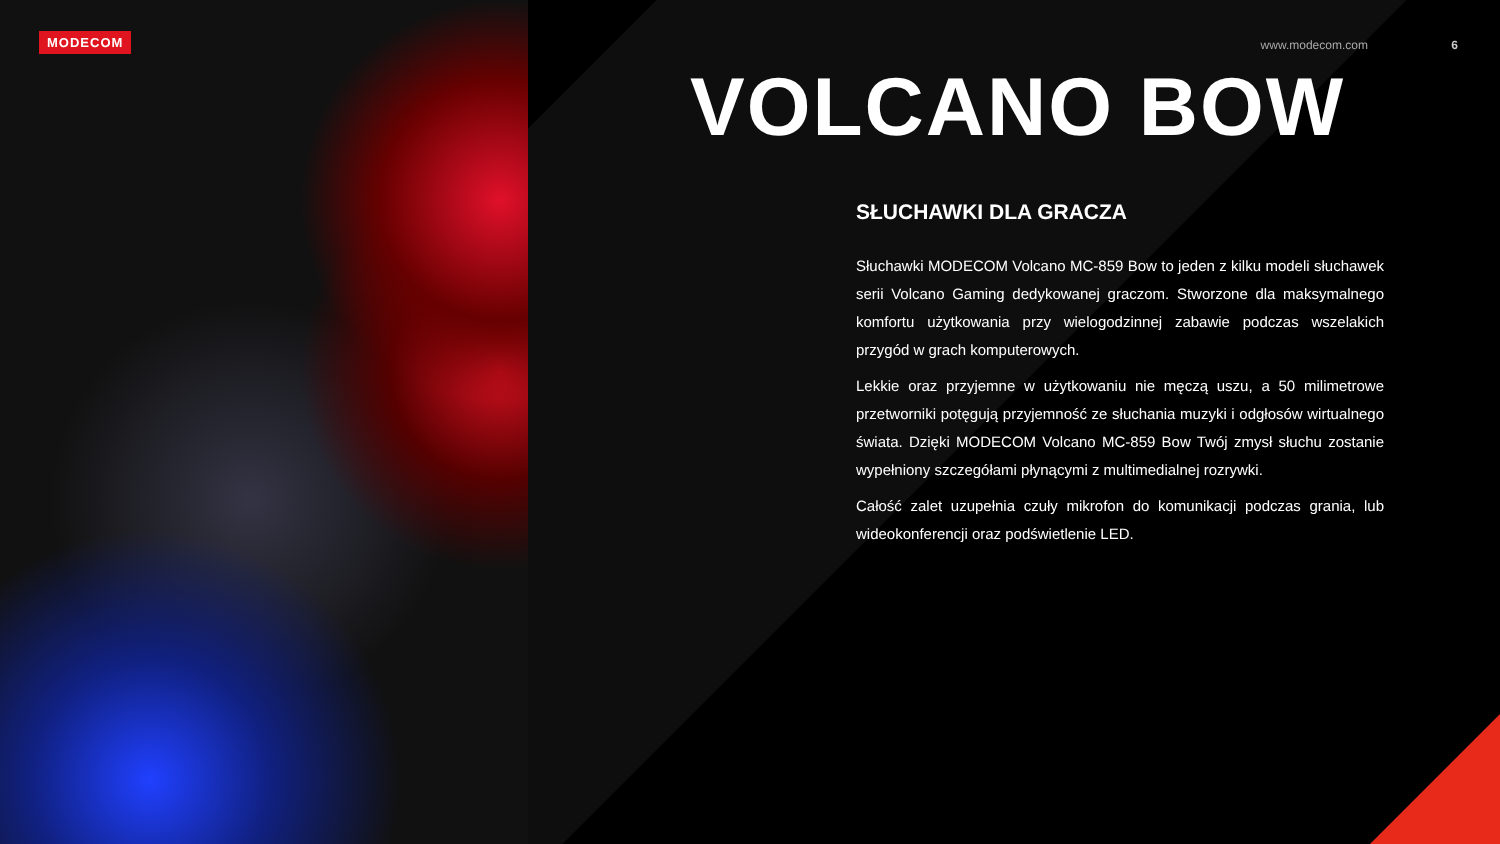MODECOM www.modecom.com 6
VOLCANO BOW
SŁUCHAWKI DLA GRACZA
Słuchawki MODECOM Volcano MC-859 Bow to jeden z kilku modeli słuchawek serii Volcano Gaming dedykowanej graczom. Stworzone dla maksymalnego komfortu użytkowania przy wielogodzinnej zabawie podczas wszelakich przygód w grach komputerowych.
Lekkie oraz przyjemne w użytkowaniu nie męczą uszu, a 50 milimetrowe przetworniki potęgują przyjemność ze słuchania muzyki i odgłosów wirtualnego świata. Dzięki MODECOM Volcano MC-859 Bow Twój zmysł słuchu zostanie wypełniony szczegółami płynącymi z multimedialnej rozrywki.
Całość zalet uzupełnia czuły mikrofon do komunikacji podczas grania, lub wideokonferencji oraz podświetlenie LED.